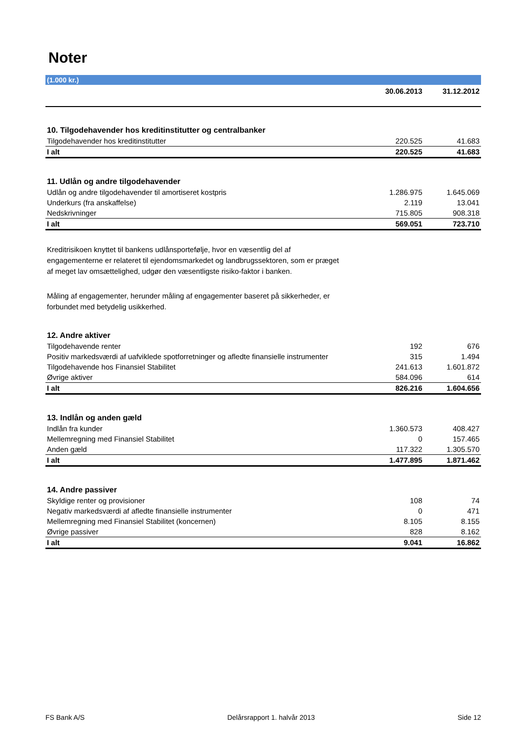Noter
(1.000 kr.)
| | 30.06.2013 | 31.12.2012 |
| --- | --- | --- |
| 10. Tilgodehavender hos kreditinstitutter og centralbanker | | |
| Tilgodehavender hos kreditinstitutter | 220.525 | 41.683 |
| I alt | 220.525 | 41.683 |
| 11. Udlån og andre tilgodehavender | | |
| Udlån og andre tilgodehavender til amortiseret kostpris | 1.286.975 | 1.645.069 |
| Underkurs (fra anskaffelse) | 2.119 | 13.041 |
| Nedskrivninger | 715.805 | 908.318 |
| I alt | 569.051 | 723.710 |
Kreditrisikoen knyttet til bankens udlånsportefølje, hvor en væsentlig del af engagementerne er relateret til ejendomsmarkedet og landbrugssektoren, som er præget af meget lav omsættelighed, udgør den væsentligste risiko-faktor i banken.
Måling af engagementer, herunder måling af engagementer baseret på sikkerheder, er forbundet med betydelig usikkerhed.
| 12. Andre aktiver | | |
| Tilgodehavende renter | 192 | 676 |
| Positiv markedsværdi af uafviklede spotforretninger og afledte finansielle instrumenter | 315 | 1.494 |
| Tilgodehavende hos Finansiel Stabilitet | 241.613 | 1.601.872 |
| Øvrige aktiver | 584.096 | 614 |
| I alt | 826.216 | 1.604.656 |
| 13. Indlån og anden gæld | | |
| Indlån fra kunder | 1.360.573 | 408.427 |
| Mellemregning med Finansiel Stabilitet | 0 | 157.465 |
| Anden gæld | 117.322 | 1.305.570 |
| I alt | 1.477.895 | 1.871.462 |
| 14. Andre passiver | | |
| Skyldige renter og provisioner | 108 | 74 |
| Negativ markedsværdi af afledte finansielle instrumenter | 0 | 471 |
| Mellemregning med Finansiel Stabilitet (koncernen) | 8.105 | 8.155 |
| Øvrige passiver | 828 | 8.162 |
| I alt | 9.041 | 16.862 |
FS Bank A/S Delårsrapport 1. halvår 2013 Side 12